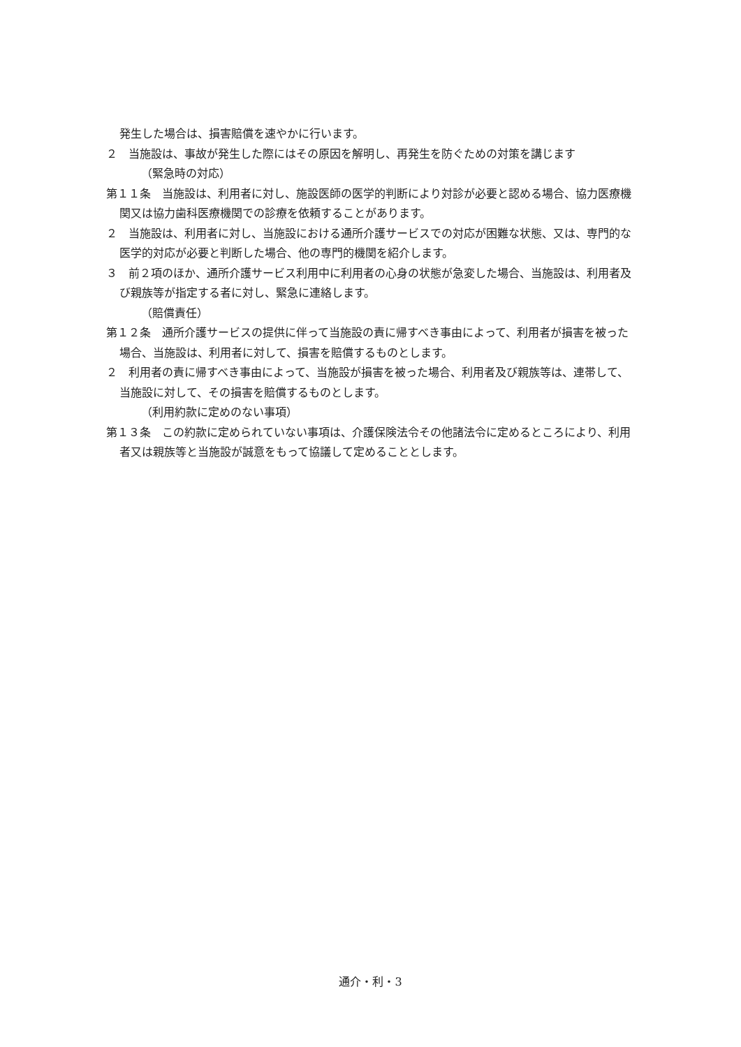発生した場合は、損害賠償を速やかに行います。
２　当施設は、事故が発生した際にはその原因を解明し、再発生を防ぐための対策を講じます
（緊急時の対応）
第１１条　当施設は、利用者に対し、施設医師の医学的判断により対診が必要と認める場合、協力医療機関又は協力歯科医療機関での診療を依頼することがあります。
２　当施設は、利用者に対し、当施設における通所介護サービスでの対応が困難な状態、又は、専門的な医学的対応が必要と判断した場合、他の専門的機関を紹介します。
３　前２項のほか、通所介護サービス利用中に利用者の心身の状態が急変した場合、当施設は、利用者及び親族等が指定する者に対し、緊急に連絡します。
（賠償責任）
第１２条　通所介護サービスの提供に伴って当施設の責に帰すべき事由によって、利用者が損害を被った場合、当施設は、利用者に対して、損害を賠償するものとします。
２　利用者の責に帰すべき事由によって、当施設が損害を被った場合、利用者及び親族等は、連帯して、当施設に対して、その損害を賠償するものとします。
（利用約款に定めのない事項）
第１３条　この約款に定められていない事項は、介護保険法令その他諸法令に定めるところにより、利用者又は親族等と当施設が誠意をもって協議して定めることとします。
通介・利・3